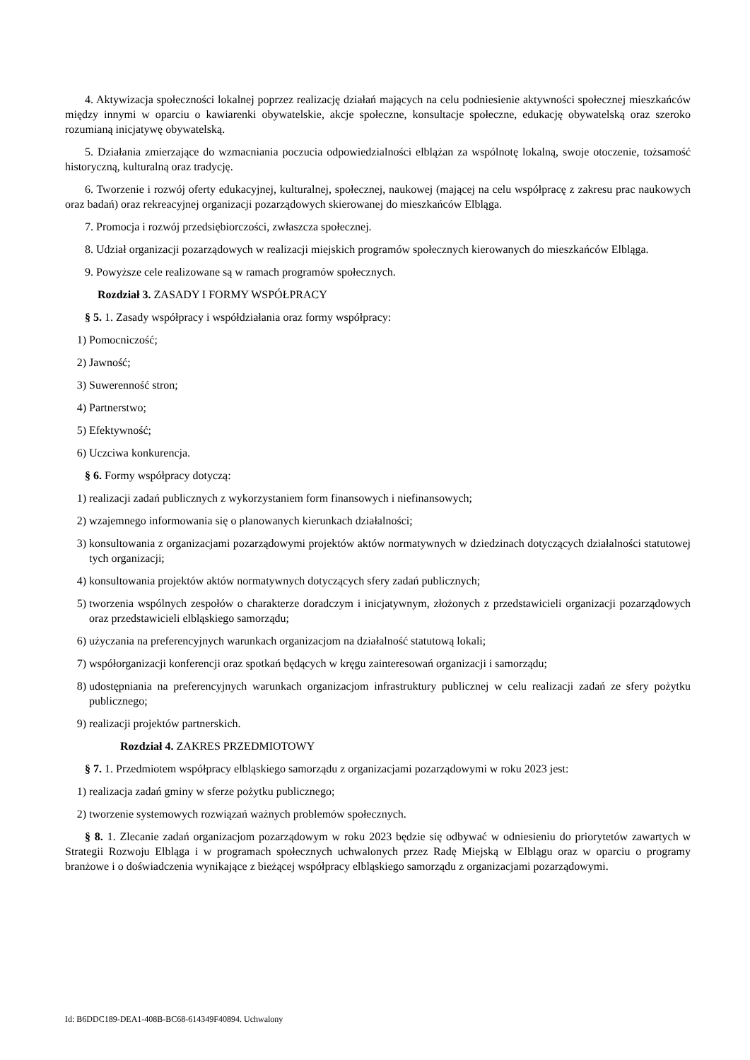4. Aktywizacja społeczności lokalnej poprzez realizację działań mających na celu podniesienie aktywności społecznej mieszkańców między innymi w oparciu o kawiarenki obywatelskie, akcje społeczne, konsultacje społeczne, edukację obywatelską oraz szeroko rozumianą inicjatywę obywatelską.
5. Działania zmierzające do wzmacniania poczucia odpowiedzialności elblążan za wspólnotę lokalną, swoje otoczenie, tożsamość historyczną, kulturalną oraz tradycję.
6. Tworzenie i rozwój oferty edukacyjnej, kulturalnej, społecznej, naukowej (mającej na celu współpracę z zakresu prac naukowych oraz badań) oraz rekreacyjnej organizacji pozarządowych skierowanej do mieszkańców Elbląga.
7. Promocja i rozwój przedsiębiorczości, zwłaszcza społecznej.
8. Udział organizacji pozarządowych w realizacji miejskich programów społecznych kierowanych do mieszkańców Elbląga.
9. Powyższe cele realizowane są w ramach programów społecznych.
Rozdział 3. ZASADY I FORMY WSPÓŁPRACY
§ 5. 1. Zasady współpracy i współdziałania oraz formy współpracy:
1) Pomocniczość;
2) Jawność;
3) Suwerenność stron;
4) Partnerstwo;
5) Efektywność;
6) Uczciwa konkurencja.
§ 6. Formy współpracy dotyczą:
1) realizacji zadań publicznych z wykorzystaniem form finansowych i niefinansowych;
2) wzajemnego informowania się o planowanych kierunkach działalności;
3) konsultowania z organizacjami pozarządowymi projektów aktów normatywnych w dziedzinach dotyczących działalności statutowej tych organizacji;
4) konsultowania projektów aktów normatywnych dotyczących sfery zadań publicznych;
5) tworzenia wspólnych zespołów o charakterze doradczym i inicjatywnym, złożonych z przedstawicieli organizacji pozarządowych oraz przedstawicieli elbląskiego samorządu;
6) użyczania na preferencyjnych warunkach organizacjom na działalność statutową lokali;
7) współorganizacji konferencji oraz spotkań będących w kręgu zainteresowań organizacji i samorządu;
8) udostępniania na preferencyjnych warunkach organizacjom infrastruktury publicznej w celu realizacji zadań ze sfery pożytku publicznego;
9) realizacji projektów partnerskich.
Rozdział 4. ZAKRES PRZEDMIOTOWY
§ 7. 1. Przedmiotem współpracy elbląskiego samorządu z organizacjami pozarządowymi w roku 2023 jest:
1) realizacja zadań gminy w sferze pożytku publicznego;
2) tworzenie systemowych rozwiązań ważnych problemów społecznych.
§ 8. 1. Zlecanie zadań organizacjom pozarządowym w roku 2023 będzie się odbywać w odniesieniu do priorytetów zawartych w Strategii Rozwoju Elbląga i w programach społecznych uchwalonych przez Radę Miejską w Elblągu oraz w oparciu o programy branżowe i o doświadczenia wynikające z bieżącej współpracy elbląskiego samorządu z organizacjami pozarządowymi.
Id: B6DDC189-DEA1-408B-BC68-614349F40894. Uchwalony